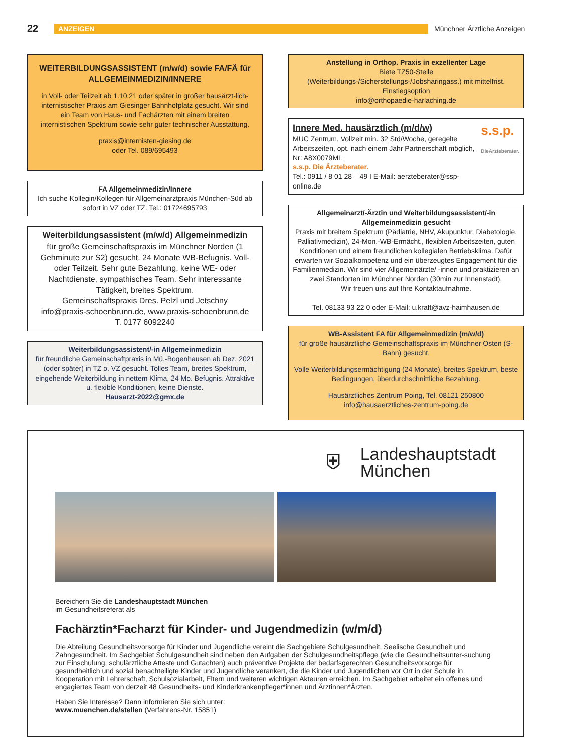22 ANZEIGEN Münchner Ärztliche Anzeigen
WEITERBILDUNGSASSISTENT (m/w/d) sowie FA/FÄ für ALLGEMEINMEDIZIN/INNERE
in Voll- oder Teilzeit ab 1.10.21 oder später in großer hausärzt-lich-internistischer Praxis am Giesinger Bahnhofplatz gesucht. Wir sind ein Team von Haus- und Fachärzten mit einem breiten internistischen Spektrum sowie sehr guter technischer Ausstattung.
praxis@internisten-giesing.de
oder Tel. 089/695493
FA Allgemeinmedizin/Innere
Ich suche Kollegin/Kollegen für Allgemeinarztpraxis München-Süd ab sofort in VZ oder TZ. Tel.: 01724695793
Weiterbildungsassistent (m/w/d) Allgemeinmedizin
für große Gemeinschaftspraxis im Münchner Norden (1 Gehminute zur S2) gesucht. 24 Monate WB-Befugnis. Voll- oder Teilzeit. Sehr gute Bezahlung, keine WE- oder Nachtdienste, sympathisches Team. Sehr interessante Tätigkeit, breites Spektrum.
Gemeinschaftspraxis Dres. Pelzl und Jetschny
info@praxis-schoenbrunn.de, www.praxis-schoenbrunn.de
T. 0177 6092240
Weiterbildungsassistent/-in Allgemeinmedizin
für freundliche Gemeinschaftpraxis in Mü.-Bogenhausen ab Dez. 2021 (oder später) in TZ o. VZ gesucht. Tolles Team, breites Spektrum, eingehende Weiterbildung in nettem Klima, 24 Mo. Befugnis. Attraktive u. flexible Konditionen, keine Dienste.
Hausarzt-2022@gmx.de
Anstellung in Orthop. Praxis in exzellenter Lage
Biete TZ50-Stelle
(Weiterbildungs-/Sicherstellungs-/Jobsharingass.) mit mittelfrist. Einstiegsoption
info@orthopaedie-harlaching.de
Innere Med. hausärztlich (m/d/w)
MUC Zentrum, Vollzeit min. 32 Std/Woche, geregelte Arbeitszeiten, opt. nach einem Jahr Partnerschaft möglich, Nr: A8X0079ML
s.s.p. Die Ärzteberater.
Tel.: 0911 / 8 01 28 – 49 I E-Mail: aerzteberater@ssp-online.de
s.s.p.
DieÄrzteberater.
Allgemeinarzt/-Ärztin und Weiterbildungsassistent/-in Allgemeinmedizin gesucht
Praxis mit breitem Spektrum (Pädiatrie, NHV, Akupunktur, Diabetologie, Palliativmedizin), 24-Mon.-WB-Ermächt., flexiblen Arbeitszeiten, guten Konditionen und einem freundlichen kollegialen Betriebsklima. Dafür erwarten wir Sozialkompetenz und ein überzeugtes Engagement für die Familienmedizin. Wir sind vier Allgemeinärzte/ -innen und praktizieren an zwei Standorten im Münchner Norden (30min zur Innenstadt).
Wir freuen uns auf Ihre Kontaktaufnahme.
Tel. 08133 93 22 0 oder E-Mail: u.kraft@avz-haimhausen.de
WB-Assistent FA für Allgemeinmedizin (m/w/d)
für große hausärztliche Gemeinschaftspraxis im Münchner Osten (S-Bahn) gesucht.
Volle Weiterbildungsermächtigung (24 Monate), breites Spektrum, beste Bedingungen, überdurchschnittliche Bezahlung.
Hausärztliches Zentrum Poing, Tel. 08121 250800
info@hausaerztliches-zentrum-poing.de
⛨ Landeshauptstadt
München
Bereichern Sie die Landeshauptstadt München
im Gesundheitsreferat als
Fachärztin*Facharzt für Kinder- und Jugendmedizin (w/m/d)
Die Abteilung Gesundheitsvorsorge für Kinder und Jugendliche vereint die Sachgebiete Schulgesundheit, Seelische Gesundheit und Zahngesundheit. Im Sachgebiet Schulgesundheit sind neben den Aufgaben der Schulgesundheitspflege (wie die Gesundheitsunter-suchung zur Einschulung, schulärztliche Atteste und Gutachten) auch präventive Projekte der bedarfsgerechten Gesundheitsvorsorge für gesundheitlich und sozial benachteiligte Kinder und Jugendliche verankert, die die Kinder und Jugendlichen vor Ort in der Schule in Kooperation mit Lehrerschaft, Schulsozialarbeit, Eltern und weiteren wichtigen Akteuren erreichen. Im Sachgebiet arbeitet ein offenes und engagiertes Team von derzeit 48 Gesundheits- und Kinderkrankenpfleger*innen und Ärztinnen*Ärzten.
Haben Sie Interesse? Dann informieren Sie sich unter:
www.muenchen.de/stellen (Verfahrens-Nr. 15851)